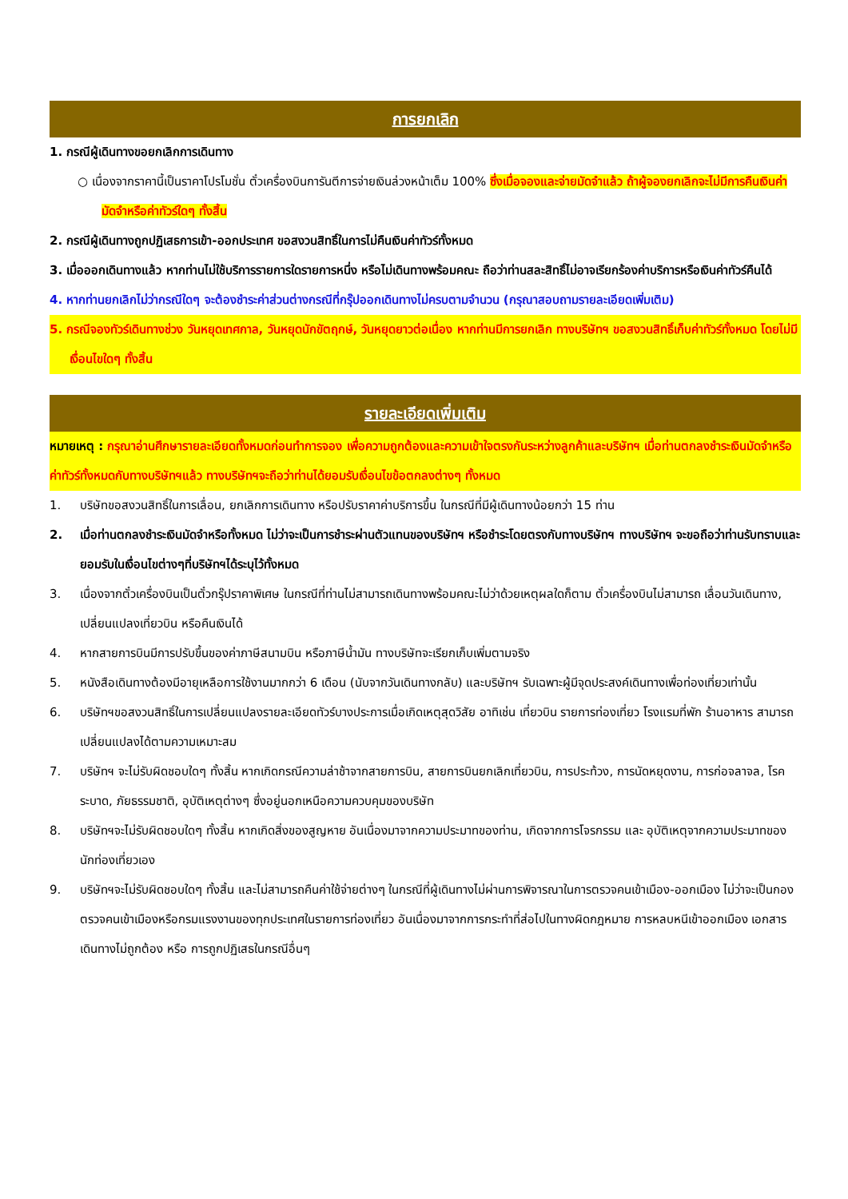การยกเลิก
1. กรณีผู้เดินทางขอยกเลิกการเดินทาง
○ เนื่องจากราคานี้เป็นราคาโปรโมชั่น ตั๋วเครื่องบินการันตีการจ่ายเงินล่วงหน้าเต็ม 100% ซึ่งเมื่อจองและจ่ายมัดจำแล้ว ถ้าผู้จองยกเลิกจะไม่มีการคืนเงินค่ามัดจำหรือค่าทัวร์ใดๆ ทั้งสิ้น
2. กรณีผู้เดินทางถูกปฏิเสธการเข้า-ออกประเทศ ขอสงวนสิทธิ์ในการไม่คืนเงินค่าทัวร์ทั้งหมด
3. เมื่อออกเดินทางแล้ว หากท่านไม่ใช้บริการรายการใดรายการหนึ่ง หรือไม่เดินทางพร้อมคณะ ถือว่าท่านสละสิทธิ์ไม่อาจเรียกร้องค่าบริการหรือเงินค่าทัวร์คืนได้
4. หากท่านยกเลิกไม่ว่ากรณีใดๆ จะต้องชำระค่าส่วนต่างกรณีที่กรุ๊ปออกเดินทางไม่ครบตามจำนวน (กรุณาสอบถามรายละเอียดเพิ่มเติม)
5. กรณีจองทัวร์เดินทางช่วง วันหยุดเทศกาล, วันหยุดนักขัตฤกษ์, วันหยุดยาวต่อเนื่อง หากท่านมีการยกเลิก ทางบริษัทฯ ขอสงวนสิทธิ์เก็บค่าทัวร์ทั้งหมด โดยไม่มีเงื่อนไขใดๆ ทั้งสิ้น
รายละเอียดเพิ่มเติม
หมายเหตุ : กรุณาอ่านศึกษารายละเอียดทั้งหมดก่อนทำการจอง เพื่อความถูกต้องและความเข้าใจตรงกันระหว่างลูกค้าและบริษัทฯ เมื่อท่านตกลงชำระเงินมัดจำหรือค่าทัวร์ทั้งหมดกับทางบริษัทฯแล้ว ทางบริษัทฯจะถือว่าท่านได้ยอมรับเงื่อนไขข้อตกลงต่างๆ ทั้งหมด
1. บริษัทขอสงวนสิทธิ์ในการเลื่อน, ยกเลิกการเดินทาง หรือปรับราคาค่าบริการขึ้น ในกรณีที่มีผู้เดินทางน้อยกว่า 15 ท่าน
2. เมื่อท่านตกลงชำระเงินมัดจำหรือทั้งหมด ไม่ว่าจะเป็นการชำระผ่านตัวแทนของบริษัทฯ หรือชำระโดยตรงกับทางบริษัทฯ ทางบริษัทฯ จะขอถือว่าท่านรับทราบและยอมรับในเงื่อนไขต่างๆที่บริษัทฯได้ระบุไว้ทั้งหมด
3. เนื่องจากตั๋วเครื่องบินเป็นตั๋วกรุ๊ปราคาพิเศษ ในกรณีที่ท่านไม่สามารถเดินทางพร้อมคณะไม่ว่าด้วยเหตุผลใดก็ตาม ตั๋วเครื่องบินไม่สามารถ เลื่อนวันเดินทาง, เปลี่ยนแปลงเที่ยวบิน หรือคืนเงินได้
4. หากสายการบินมีการปรับขึ้นของค่าภาษีสนามบิน หรือภาษีน้ำมัน ทางบริษัทจะเรียกเก็บเพิ่มตามจริง
5. หนังสือเดินทางต้องมีอายุเหลือการใช้งานมากกว่า 6 เดือน (นับจากวันเดินทางกลับ) และบริษัทฯ รับเฉพาะผู้มีจุดประสงค์เดินทางเพื่อท่องเที่ยวเท่านั้น
6. บริษัทฯขอสงวนสิทธิ์ในการเปลี่ยนแปลงรายละเอียดทัวร์บางประการเมื่อเกิดเหตุสุดวิสัย อาทิเช่น เที่ยวบิน รายการท่องเที่ยว โรงแรมที่พัก ร้านอาหาร สามารถเปลี่ยนแปลงได้ตามความเหมาะสม
7. บริษัทฯ จะไม่รับผิดชอบใดๆ ทั้งสิ้น หากเกิดกรณีความล่าช้าจากสายการบิน, สายการบินยกเลิกเที่ยวบิน, การประท้วง, การนัดหยุดงาน, การก่อจลาจล, โรคระบาด, ภัยธรรมชาติ, อุบัติเหตุต่างๆ ซึ่งอยู่นอกเหนือความควบคุมของบริษัท
8. บริษัทฯจะไม่รับผิดชอบใดๆ ทั้งสิ้น หากเกิดสิ่งของสูญหาย อันเนื่องมาจากความประมาทของท่าน, เกิดจากการโจรกรรม และ อุบัติเหตุจากความประมาทของนักท่องเที่ยวเอง
9. บริษัทฯจะไม่รับผิดชอบใดๆ ทั้งสิ้น และไม่สามารถคืนค่าใช้จ่ายต่างๆ ในกรณีที่ผู้เดินทางไม่ผ่านการพิจารณาในการตรวจคนเข้าเมือง-ออกเมือง ไม่ว่าจะเป็นกองตรวจคนเข้าเมืองหรือกรมแรงงานของทุกประเทศในรายการท่องเที่ยว อันเนื่องมาจากการกระทำที่ส่อไปในทางผิดกฎหมาย การหลบหนีเข้าออกเมือง เอกสารเดินทางไม่ถูกต้อง หรือ การถูกปฏิเสธในกรณีอื่นๆ